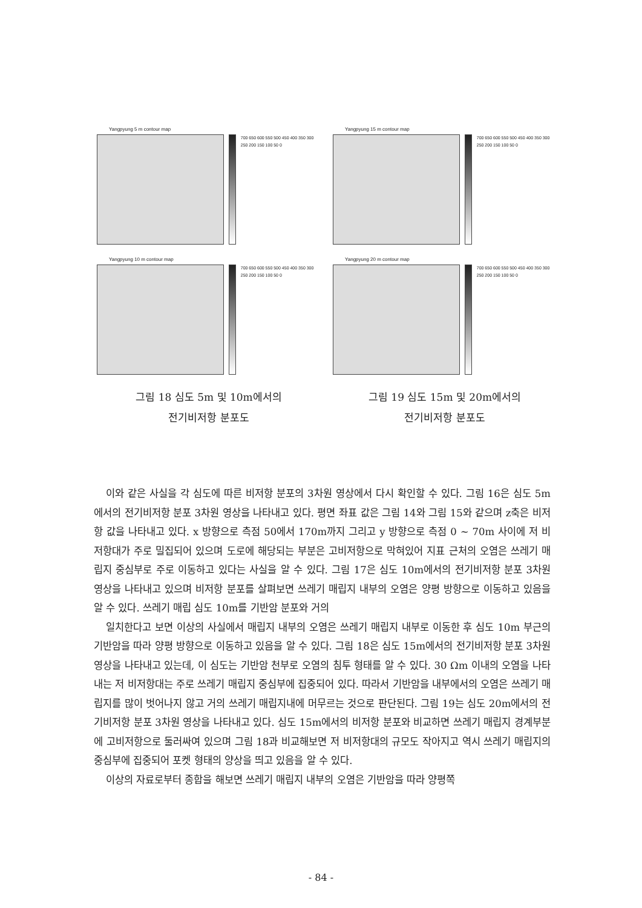Yangpyung 5 m contour map
700 650 600 550 500 450 400 350 300 250 200 150 100 50 0
Yangpyung 10 m contour map
700 650 600 550 500 450 400 350 300 250 200 150 100 50 0
그림 18 심도 5m 및 10m에서의
전기비저항 분포도
Yangpyung 15 m contour map
700 650 600 550 500 450 400 350 300 250 200 150 100 50 0
Yangpyung 20 m contour map
700 650 600 550 500 450 400 350 300 250 200 150 100 50 0
그림 19 심도 15m 및 20m에서의
전기비저항 분포도
이와 같은 사실을 각 심도에 따른 비저항 분포의 3차원 영상에서 다시 확인할 수 있다. 그림 16은 심도 5m에서의 전기비저항 분포 3차원 영상을 나타내고 있다. 평면 좌표 값은 그림 14와 그림 15와 같으며 z축은 비저항 값을 나타내고 있다. x 방향으로 측점 50에서 170m까지 그리고 y 방향으로 측점 0 ~ 70m 사이에 저 비저항대가 주로 밀집되어 있으며 도로에 해당되는 부분은 고비저항으로 막혀있어 지표 근처의 오염은 쓰레기 매립지 중심부로 주로 이동하고 있다는 사실을 알 수 있다. 그림 17은 심도 10m에서의 전기비저항 분포 3차원 영상을 나타내고 있으며 비저항 분포를 살펴보면 쓰레기 매립지 내부의 오염은 양평 방향으로 이동하고 있음을 알 수 있다. 쓰레기 매립 심도 10m를 기반암 분포와 거의
일치한다고 보면 이상의 사실에서 매립지 내부의 오염은 쓰레기 매립지 내부로 이동한 후 심도 10m 부근의 기반암을 따라 양평 방향으로 이동하고 있음을 알 수 있다. 그림 18은 심도 15m에서의 전기비저항 분포 3차원 영상을 나타내고 있는데, 이 심도는 기반암 천부로 오염의 침투 형태를 알 수 있다. 30 Ωm 이내의 오염을 나타내는 저 비저항대는 주로 쓰레기 매립지 중심부에 집중되어 있다. 따라서 기반암을 내부에서의 오염은 쓰레기 매립지를 많이 벗어나지 않고 거의 쓰레기 매립지내에 머무르는 것으로 판단된다. 그림 19는 심도 20m에서의 전기비저항 분포 3차원 영상을 나타내고 있다. 심도 15m에서의 비저항 분포와 비교하면 쓰레기 매립지 경계부분에 고비저항으로 둘러싸여 있으며 그림 18과 비교해보면 저 비저항대의 규모도 작아지고 역시 쓰레기 매립지의 중심부에 집중되어 포켓 형태의 양상을 띄고 있음을 알 수 있다.
이상의 자료로부터 종합을 해보면 쓰레기 매립지 내부의 오염은 기반암을 따라 양평쪽
- 84 -